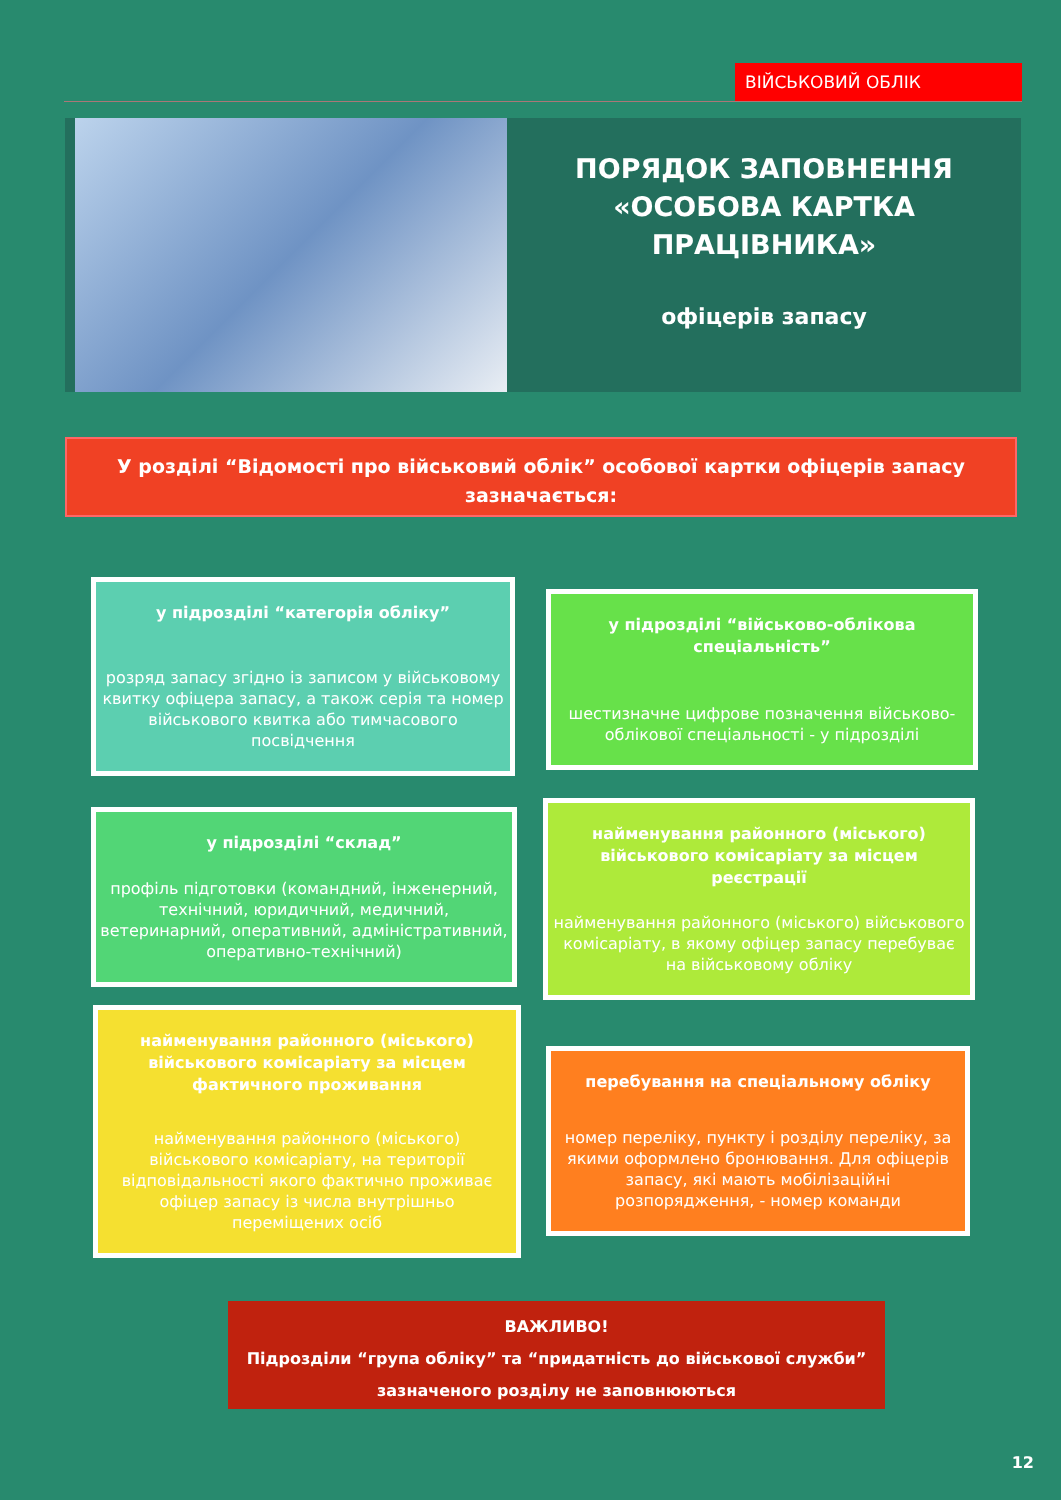ВІЙСЬКОВИЙ ОБЛІК
ПОРЯДОК ЗАПОВНЕННЯ
«ОСОБОВА КАРТКА
ПРАЦІВНИКА»
офіцерів запасу
У розділі “Відомості про військовий облік” особової картки офіцерів запасу
зазначається:
у підрозділі “категорія обліку”
розряд запасу згідно із записом у військовому квитку офіцера запасу, а також серія та номер військового квитка або тимчасового посвідчення
у підрозділі “військово-облікова спеціальність”
шестизначне цифрове позначення військово-облікової спеціальності - у підрозділі
у підрозділі “склад”
профіль підготовки (командний, інженерний, технічний, юридичний, медичний, ветеринарний, оперативний, адміністративний, оперативно-технічний)
найменування районного (міського) військового комісаріату за місцем реєстрації
найменування районного (міського) військового комісаріату, в якому офіцер запасу перебуває на військовому обліку
найменування районного (міського) військового комісаріату за місцем фактичного проживання
найменування районного (міського) військового комісаріату, на території відповідальності якого фактично проживає офіцер запасу із числа внутрішньо переміщених осіб
перебування на спеціальному обліку
номер переліку, пункту і розділу переліку, за якими оформлено бронювання. Для офіцерів запасу, які мають мобілізаційні розпорядження, - номер команди
ВАЖЛИВО!
Підрозділи “група обліку” та “придатність до військової служби”
зазначеного розділу не заповнюються
12